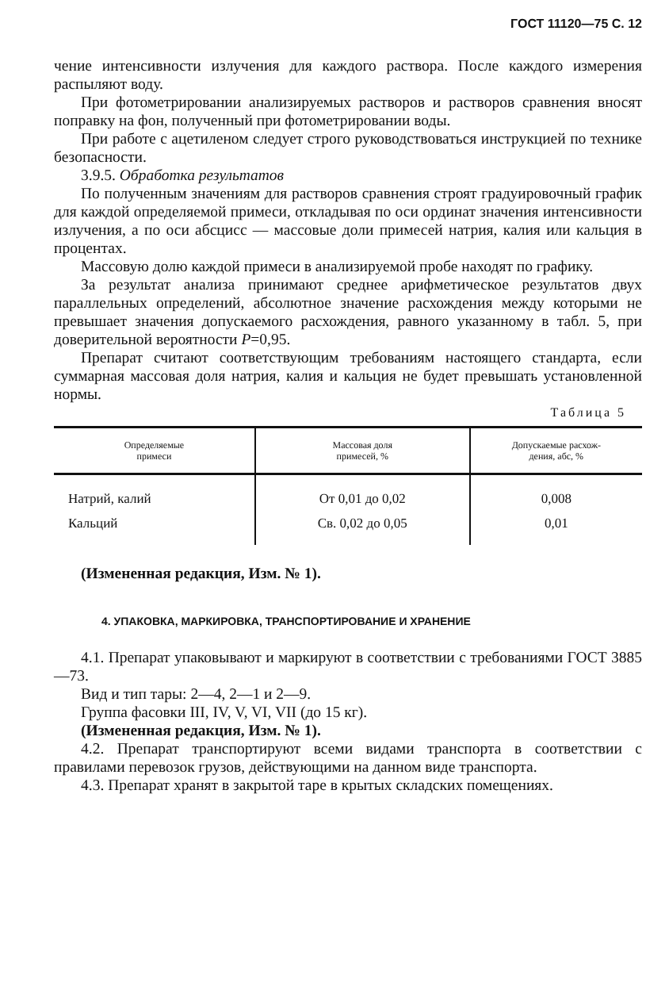ГОСТ 11120—75 С. 12
чение интенсивности излучения для каждого раствора. После каждого измерения распыляют воду.
При фотометрировании анализируемых растворов и растворов сравнения вносят поправку на фон, полученный при фотометрировании воды.
При работе с ацетиленом следует строго руководствоваться инструкцией по технике безопасности.
3.9.5. Обработка результатов
По полученным значениям для растворов сравнения строят градуировочный график для каждой определяемой примеси, откладывая по оси ординат значения интенсивности излучения, а по оси абсцисс — массовые доли примесей натрия, калия или кальция в процентах.
Массовую долю каждой примеси в анализируемой пробе находят по графику.
За результат анализа принимают среднее арифметическое результатов двух параллельных определений, абсолютное значение расхождения между которыми не превышает значения допускаемого расхождения, равного указанному в табл. 5, при доверительной вероятности P=0,95.
Препарат считают соответствующим требованиям настоящего стандарта, если суммарная массовая доля натрия, калия и кальция не будет превышать установленной нормы.
Таблица 5
| Определяемые примеси | Массовая доля примесей, % | Допускаемые расхож- дения, абс, % |
| --- | --- | --- |
| Натрий, калий | От 0,01 до 0,02 | 0,008 |
| Кальций | Св. 0,02 до 0,05 | 0,01 |
(Измененная редакция, Изм. № 1).
4. УПАКОВКА, МАРКИРОВКА, ТРАНСПОРТИРОВАНИЕ И ХРАНЕНИЕ
4.1. Препарат упаковывают и маркируют в соответствии с требованиями ГОСТ 3885—73.
Вид и тип тары: 2—4, 2—1 и 2—9.
Группа фасовки III, IV, V, VI, VII (до 15 кг).
(Измененная редакция, Изм. № 1).
4.2. Препарат транспортируют всеми видами транспорта в соответствии с правилами перевозок грузов, действующими на данном виде транспорта.
4.3. Препарат хранят в закрытой таре в крытых складских помещениях.